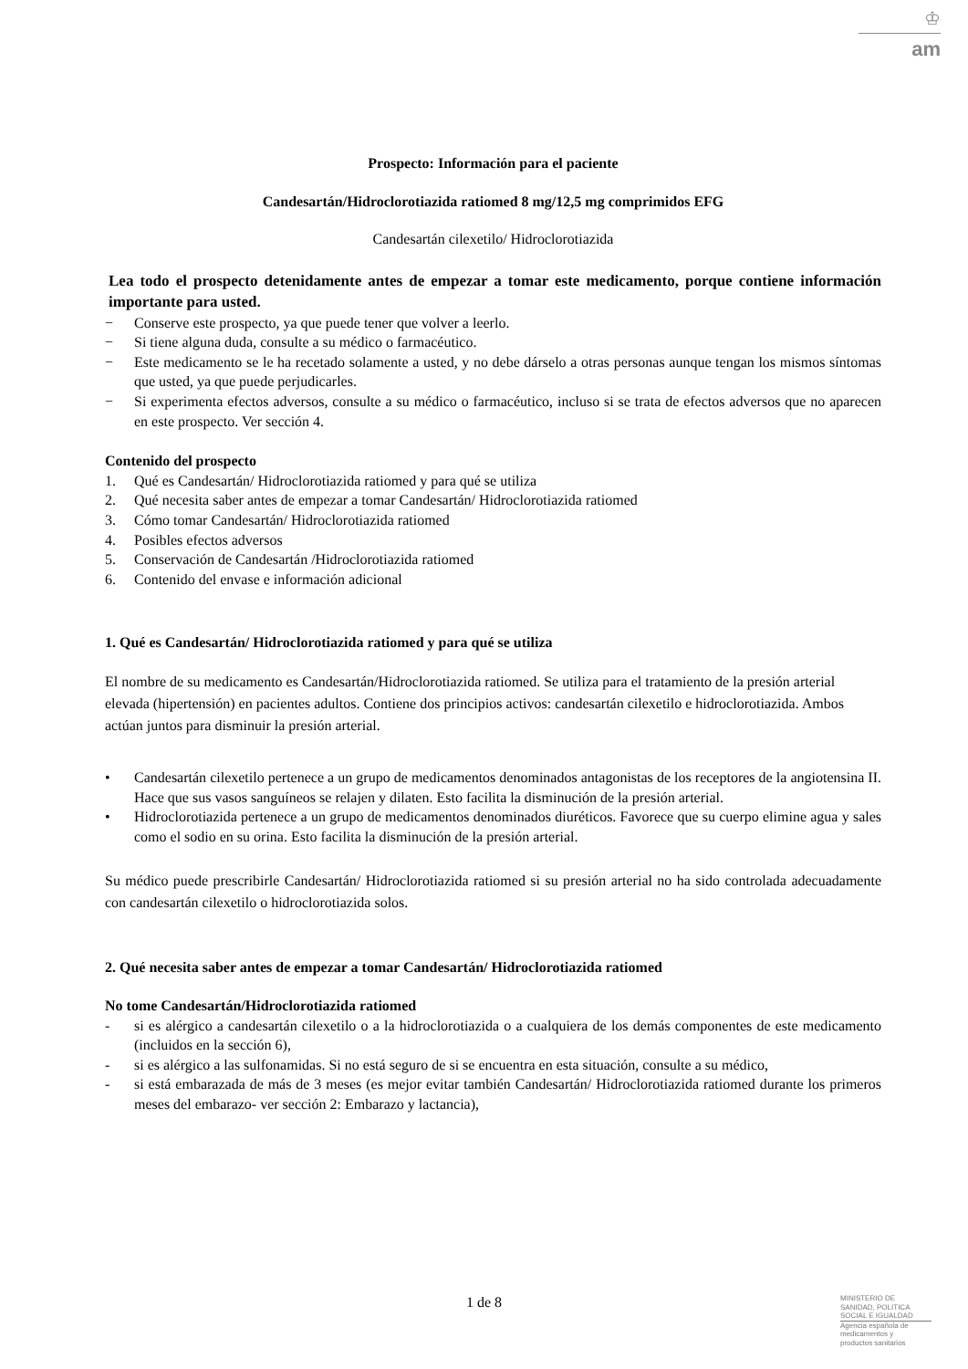♔
am
Prospecto: Información para el paciente
Candesartán/Hidroclorotiazida ratiomed 8 mg/12,5 mg comprimidos EFG
Candesartán cilexetilo/ Hidroclorotiazida
Lea todo el prospecto detenidamente antes de empezar a tomar este medicamento, porque contiene información importante para usted.
− Conserve este prospecto, ya que puede tener que volver a leerlo.
− Si tiene alguna duda, consulte a su médico o farmacéutico.
− Este medicamento se le ha recetado solamente a usted, y no debe dárselo a otras personas aunque tengan los mismos síntomas que usted, ya que puede perjudicarles.
− Si experimenta efectos adversos, consulte a su médico o farmacéutico, incluso si se trata de efectos adversos que no aparecen en este prospecto. Ver sección 4.
Contenido del prospecto
1. Qué es Candesartán/ Hidroclorotiazida ratiomed y para qué se utiliza
2. Qué necesita saber antes de empezar a tomar Candesartán/ Hidroclorotiazida ratiomed
3. Cómo tomar Candesartán/ Hidroclorotiazida ratiomed
4. Posibles efectos adversos
5. Conservación de Candesartán /Hidroclorotiazida ratiomed
6. Contenido del envase e información adicional
1. Qué es Candesartán/ Hidroclorotiazida ratiomed y para qué se utiliza
El nombre de su medicamento es Candesartán/Hidroclorotiazida ratiomed. Se utiliza para el tratamiento de la presión arterial elevada (hipertensión) en pacientes adultos. Contiene dos principios activos: candesartán cilexetilo e hidroclorotiazida. Ambos actúan juntos para disminuir la presión arterial.
• Candesartán cilexetilo pertenece a un grupo de medicamentos denominados antagonistas de los receptores de la angiotensina II. Hace que sus vasos sanguíneos se relajen y dilaten. Esto facilita la disminución de la presión arterial.
• Hidroclorotiazida pertenece a un grupo de medicamentos denominados diuréticos. Favorece que su cuerpo elimine agua y sales como el sodio en su orina. Esto facilita la disminución de la presión arterial.
Su médico puede prescribirle Candesartán/ Hidroclorotiazida ratiomed si su presión arterial no ha sido controlada adecuadamente con candesartán cilexetilo o hidroclorotiazida solos.
2. Qué necesita saber antes de empezar a tomar Candesartán/ Hidroclorotiazida ratiomed
No tome Candesartán/Hidroclorotiazida ratiomed
- si es alérgico a candesartán cilexetilo o a la hidroclorotiazida o a cualquiera de los demás componentes de este medicamento (incluidos en la sección 6),
- si es alérgico a las sulfonamidas. Si no está seguro de si se encuentra en esta situación, consulte a su médico,
- si está embarazada de más de 3 meses (es mejor evitar también Candesartán/ Hidroclorotiazida ratiomed durante los primeros meses del embarazo- ver sección 2: Embarazo y lactancia),
1 de 8
MINISTERIO DE
SANIDAD, POLITICA
SOCIAL E IGUALDAD
Agencia española de
medicamentos y
productos sanitarios